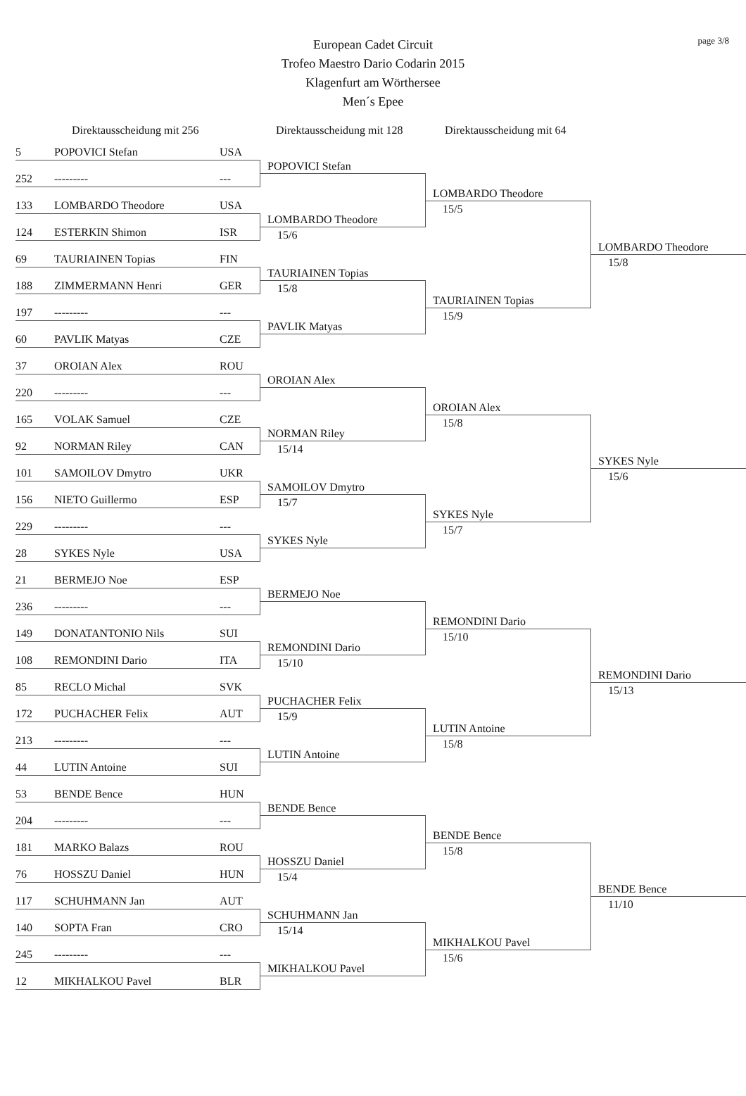page 3/8
European Cadet Circuit
Trofeo Maestro Dario Codarin 2015
Klagenfurt am Wörthersee
Men´s Epee
Direktausscheidung mit 256 Direktausscheidung mit 128
Direktausscheidung mit 64
5 POPOVICI Stefan USA
252 --------- ---
133 LOMBARDO Theodore USA
124 ESTERKIN Shimon ISR
69 TAURIAINEN Topias FIN
188 ZIMMERMANN Henri GER
197 --------- ---
60 PAVLIK Matyas CZE
37 OROIAN Alex ROU
220 --------- ---
165 VOLAK Samuel CZE
92 NORMAN Riley CAN
101 SAMOILOV Dmytro UKR
156 NIETO Guillermo ESP
229 --------- ---
28 SYKES Nyle USA
21 BERMEJO Noe ESP
236 --------- ---
149 DONATANTONIO Nils SUI
108 REMONDINI Dario ITA
85 RECLO Michal SVK
172 PUCHACHER Felix AUT
213 --------- ---
44 LUTIN Antoine SUI
53 BENDE Bence HUN
204 --------- ---
181 MARKO Balazs ROU
76 HOSSZU Daniel HUN
117 SCHUHMANN Jan AUT
140 SOPTA Fran CRO
245 --------- ---
12 MIKHALKOU Pavel BLR
POPOVICI Stefan
LOMBARDO Theodore
15/6
TAURIAINEN Topias
15/8
PAVLIK Matyas
OROIAN Alex
NORMAN Riley
15/14
SAMOILOV Dmytro
15/7
SYKES Nyle
BERMEJO Noe
REMONDINI Dario
15/10
PUCHACHER Felix
15/9
LUTIN Antoine
BENDE Bence
HOSSZU Daniel
15/4
SCHUHMANN Jan
15/14
MIKHALKOU Pavel
LOMBARDO Theodore
15/5
TAURIAINEN Topias
15/9
OROIAN Alex
15/8
SYKES Nyle
15/7
REMONDINI Dario
15/10
LUTIN Antoine
15/8
BENDE Bence
15/8
MIKHALKOU Pavel
15/6
LOMBARDO Theodore
15/8
SYKES Nyle
15/6
REMONDINI Dario
15/13
BENDE Bence
11/10